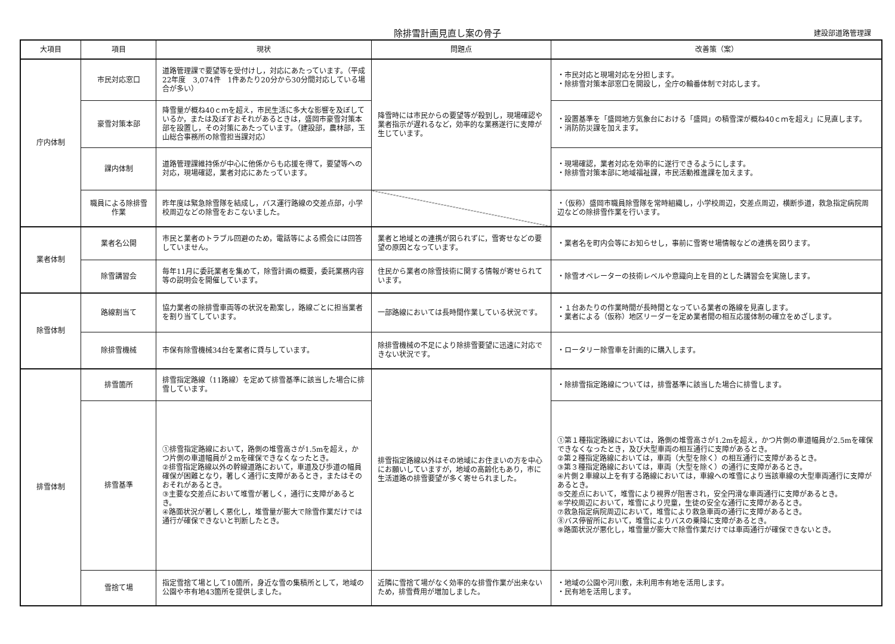除排雪計画見直し案の骨子
建設部道路管理課
| 大項目 | 項目 | 現状 | 問題点 | 改善策（案） |
| --- | --- | --- | --- | --- |
| 庁内体制 | 市民対応窓口 | 道路管理課で要望等を受付けし，対応にあたっています。（平成22年度 3,074件 1件あたり20分から30分間対応している場合が多い） | 降雪時には市民からの要望等が殺到し，現場確認や業者指示が遅れるなど，効率的な業務遂行に支障が生じています。 | ・市民対応と現場対応を分担します。 ・除排雪対策本部窓口を開設し，全庁の輪番体制で対応します。 |
| | 豪雪対策本部 | 降雪量が概ね40ｃｍを超え，市民生活に多大な影響を及ぼしているか，または及ぼすおそれがあるときは，盛岡市豪雪対策本部を設置し，その対策にあたっています。（建設部，農林部，玉山総合事務所の除雪担当課対応） | | ・設置基準を「盛岡地方気象台における「盛岡」の積雪深が概ね40ｃｍを超え」に見直します。 ・消防防災課を加えます。 |
| | 課内体制 | 道路管理課維持係が中心に他係からも応援を得て，要望等への対応，現場確認，業者対応にあたっています。 | | ・現場確認，業者対応を効率的に遂行できるようにします。 ・除排雪対策本部に地域福祉課，市民活動推進課を加えます。 |
| | 職員による除排雪作業 | 昨年度は緊急除雪隊を結成し，バス運行路線の交差点部，小学校周辺などの除雪をおこないました。 | | ・（仮称）盛岡市職員除雪隊を常時組織し，小学校周辺，交差点周辺，横断歩道，救急指定病院周辺などの除排雪作業を行います。 |
| 業者体制 | 業者名公開 | 市民と業者のトラブル回避のため，電話等による照会には回答していません。 | 業者と地域との連携が図られずに，雪寄せなどの要望の原因となっています。 | ・業者名を町内会等にお知らせし，事前に雪寄せ場情報などの連携を図ります。 |
| | 除雪講習会 | 毎年11月に委託業者を集めて，除雪計画の概要，委託業務内容等の説明会を開催しています。 | 住民から業者の除雪技術に関する情報が寄せられています。 | ・除雪オペレーターの技術レベルや意識向上を目的とした講習会を実施します。 |
| 除雪体制 | 路線割当て | 協力業者の除排雪車両等の状況を勘案し，路線ごとに担当業者を割り当てしています。 | 一部路線においては長時間作業している状況です。 | ・１台あたりの作業時間が長時間となっている業者の路線を見直します。 ・業者による（仮称）地区リーダーを定め業者間の相互応援体制の確立をめざします。 |
| | 除排雪機械 | 市保有除雪機械34台を業者に貸与しています。 | 除排雪機械の不足により除排雪要望に迅速に対応できない状況です。 | ・ロータリー除雪車を計画的に購入します。 |
| 排雪体制 | 排雪箇所 | 排雪指定路線（11路線）を定めて排雪基準に該当した場合に排雪しています。 | 排雪指定路線以外はその地域にお住まいの方を中心にお願いしていますが，地域の高齢化もあり，市に生活道路の排雪要望が多く寄せられました。 | ・除排雪指定路線については，排雪基準に該当した場合に排雪します。 |
| | 排雪基準 | ①排雪指定路線において，路側の堆雪高さが1.5mを超え，かつ片側の車道幅員が２mを確保できなくなったとき。 ②排雪指定路線以外の幹線道路において，車道及び歩道の幅員確保が困難となり，著しく通行に支障があるとき，またはそのおそれがあるとき。 ③主要な交差点において堆雪が著しく，通行に支障があるとき。 ④路面状況が著しく悪化し，堆雪量が膨大で除雪作業だけでは通行が確保できないと判断したとき。 | | ①第１種指定路線においては，路側の堆雪高さが1.2mを超え，かつ片側の車道幅員が2.5mを確保できなくなったとき，及び大型車両の相互通行に支障があるとき。 ②第２種指定路線においては，車両（大型を除く）の相互通行に支障があるとき。 ③第３種指定路線においては，車両（大型を除く）の通行に支障があるとき。 ④片側２車線以上を有する路線においては，車線への堆雪により当該車線の大型車両通行に支障があるとき。 ⑤交差点において，堆雪により視界が阻害され，安全円滑な車両通行に支障があるとき。 ⑥学校周辺において，堆雪により児童，生徒の安全な通行に支障があるとき。 ⑦救急指定病院周辺において，堆雪により救急車両の通行に支障があるとき。 ⑧バス停留所において，堆雪によりバスの乗降に支障があるとき。 ⑨路面状況が悪化し，堆雪量が膨大で除雪作業だけでは車両通行が確保できないとき。 |
| | 雪捨て場 | 指定雪捨て場として10箇所，身近な雪の集積所として，地域の公園や市有地43箇所を提供しました。 | 近隣に雪捨て場がなく効率的な排雪作業が出来ないため，排雪費用が増加しました。 | ・地域の公園や河川敷，未利用市有地を活用します。 ・民有地を活用します。 |